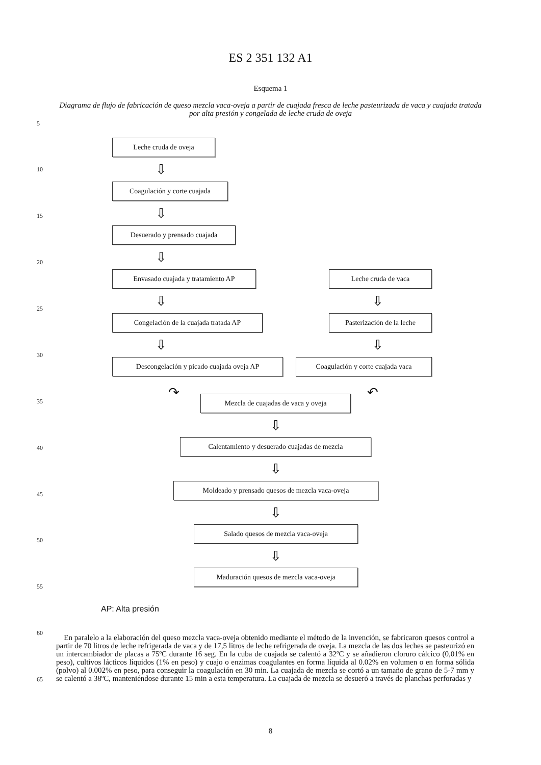ES 2 351 132 A1
Esquema 1
Diagrama de flujo de fabricación de queso mezcla vaca-oveja a partir de cuajada fresca de leche pasteurizada de vaca y cuajada tratada por alta presión y congelada de leche cruda de oveja
5
10
15
20
25
30
35
40
45
50
55
60
65
Leche cruda de oveja
⇩
Coagulación y corte cuajada
⇩
Desuerado y prensado cuajada
⇩
Envasado cuajada y tratamiento AP Leche cruda de vaca
⇩ ⇩
Congelación de la cuajada tratada AP
Pasterización de la leche
⇩ ⇩
Descongelación y picado cuajada oveja AP
Coagulación y corte cuajada vaca
↷ ↶
Mezcla de cuajadas de vaca y oveja
⇩
Calentamiento y desuerado cuajadas de mezcla
⇩
Moldeado y prensado quesos de mezcla vaca-oveja
⇩
Salado quesos de mezcla vaca-oveja
⇩
Maduración quesos de mezcla vaca-oveja
AP: Alta presión
En paralelo a la elaboración del queso mezcla vaca-oveja obtenido mediante el método de la invención, se fabricaron quesos control a partir de 70 litros de leche refrigerada de vaca y de 17,5 litros de leche refrigerada de oveja. La mezcla de las dos leches se pasteurizó en un intercambiador de placas a 75ºC durante 16 seg. En la cuba de cuajada se calentó a 32ºC y se añadieron cloruro cálcico (0,01% en peso), cultivos lácticos líquidos (1% en peso) y cuajo o enzimas coagulantes en forma líquida al 0.02% en volumen o en forma sólida (polvo) al 0.002% en peso, para conseguir la coagulación en 30 min. La cuajada de mezcla se cortó a un tamaño de grano de 5-7 mm y se calentó a 38ºC, manteniéndose durante 15 min a esta temperatura. La cuajada de mezcla se desueró a través de planchas perforadas y
8